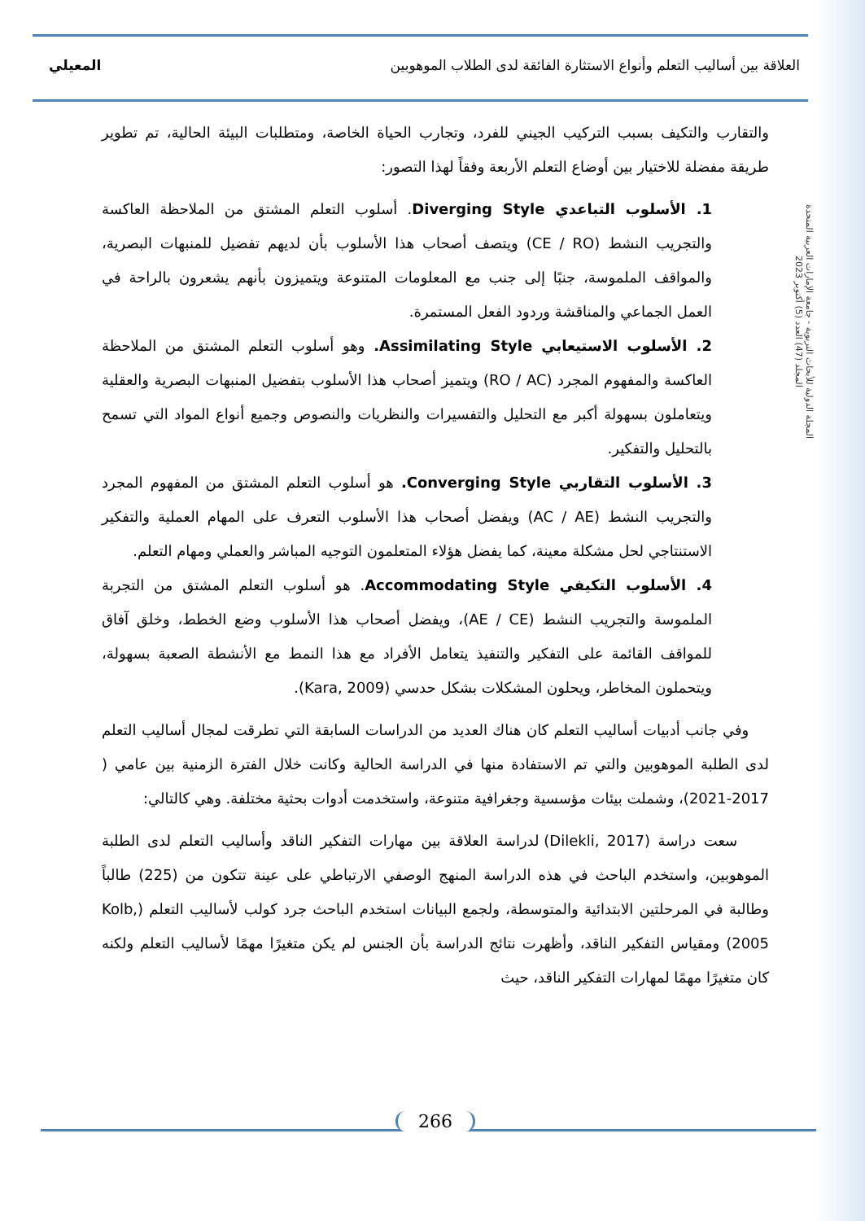العلاقة بين أساليب التعلم وأنواع الاستثارة الفائقة لدى الطلاب الموهوبين المعيلي
المجلة الدولية للأبحاث التربوية - جامعة الإمارات العربية المتحدة
المجلد (47) العدد (5) أكتوبر 2023
والتقارب والتكيف بسبب التركيب الجيني للفرد، وتجارب الحياة الخاصة، ومتطلبات البيئة الحالية، تم تطوير طريقة مفضلة للاختيار بين أوضاع التعلم الأربعة وفقاً لهذا التصور:
1. الأسلوب التباعدي Diverging Style. أسلوب التعلم المشتق من الملاحظة العاكسة والتجريب النشط (CE / RO) ويتصف أصحاب هذا الأسلوب بأن لديهم تفضيل للمنبهات البصرية، والمواقف الملموسة، جنبًا إلى جنب مع المعلومات المتنوعة ويتميزون بأنهم يشعرون بالراحة في العمل الجماعي والمناقشة وردود الفعل المستمرة.
2. الأسلوب الاستيعابي Assimilating Style. وهو أسلوب التعلم المشتق من الملاحظة العاكسة والمفهوم المجرد (RO / AC) ويتميز أصحاب هذا الأسلوب بتفضيل المنبهات البصرية والعقلية ويتعاملون بسهولة أكبر مع التحليل والتفسيرات والنظريات والنصوص وجميع أنواع المواد التي تسمح بالتحليل والتفكير.
3. الأسلوب التقاربي Converging Style. هو أسلوب التعلم المشتق من المفهوم المجرد والتجريب النشط (AC / AE) ويفضل أصحاب هذا الأسلوب التعرف على المهام العملية والتفكير الاستنتاجي لحل مشكلة معينة، كما يفضل هؤلاء المتعلمون التوجيه المباشر والعملي ومهام التعلم.
4. الأسلوب التكيفي Accommodating Style. هو أسلوب التعلم المشتق من التجربة الملموسة والتجريب النشط (AE / CE)، ويفضل أصحاب هذا الأسلوب وضع الخطط، وخلق آفاق للمواقف القائمة على التفكير والتنفيذ يتعامل الأفراد مع هذا النمط مع الأنشطة الصعبة بسهولة، ويتحملون المخاطر، ويحلون المشكلات بشكل حدسي (Kara, 2009).
وفي جانب أدبيات أساليب التعلم كان هناك العديد من الدراسات السابقة التي تطرقت لمجال أساليب التعلم لدى الطلبة الموهوبين والتي تم الاستفادة منها في الدراسة الحالية وكانت خلال الفترة الزمنية بين عامي ( 2017-2021)، وشملت بيئات مؤسسية وجغرافية متنوعة، واستخدمت أدوات بحثية مختلفة. وهي كالتالي:
سعت دراسة (Dilekli, 2017) لدراسة العلاقة بين مهارات التفكير الناقد وأساليب التعلم لدى الطلبة الموهوبين، واستخدم الباحث في هذه الدراسة المنهج الوصفي الارتباطي على عينة تتكون من (225) طالباً وطالبة في المرحلتين الابتدائية والمتوسطة، ولجمع البيانات استخدم الباحث جرد كولب لأساليب التعلم (Kolb, 2005) ومقياس التفكير الناقد، وأظهرت نتائج الدراسة بأن الجنس لم يكن متغيرًا مهمًا لأساليب التعلم ولكنه كان متغيرًا مهمًا لمهارات التفكير الناقد، حيث
266